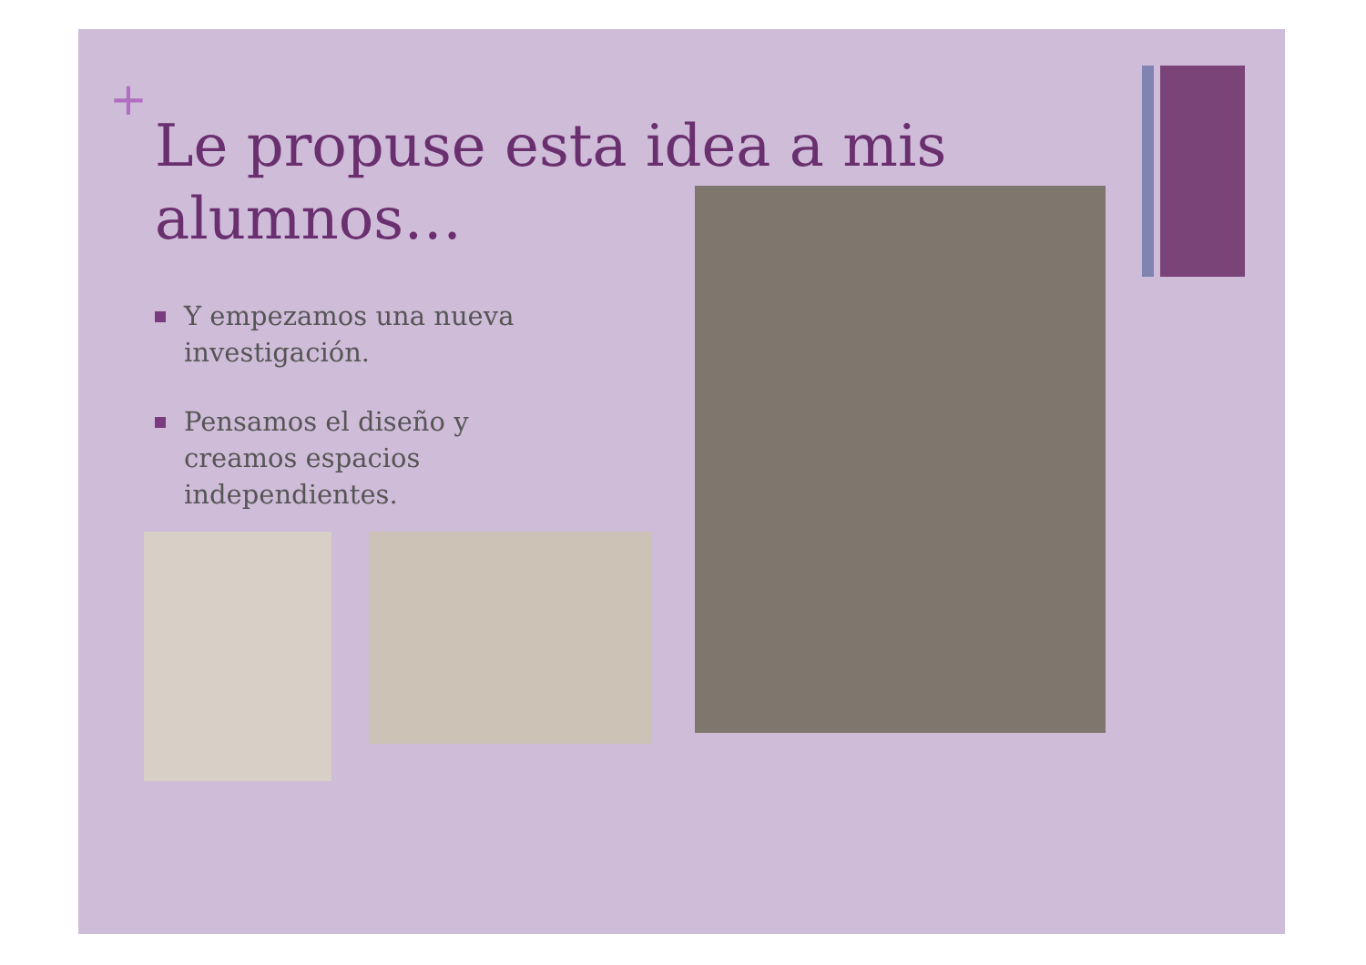+
Le propuse esta idea a mis alumnos…
Y empezamos una nueva investigación.
Pensamos el diseño y creamos espacios independientes.